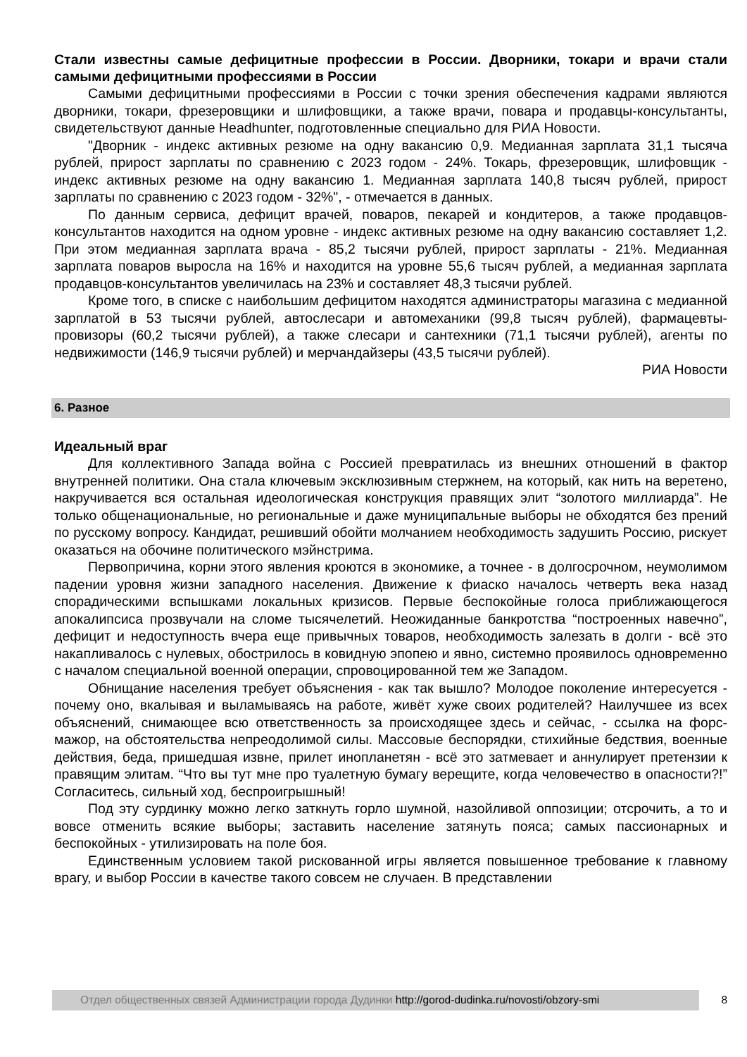Стали известны самые дефицитные профессии в России. Дворники, токари и врачи стали самыми дефицитными профессиями в России
Самыми дефицитными профессиями в России с точки зрения обеспечения кадрами являются дворники, токари, фрезеровщики и шлифовщики, а также врачи, повара и продавцы-консультанты, свидетельствуют данные Headhunter, подготовленные специально для РИА Новости.
"Дворник - индекс активных резюме на одну вакансию 0,9. Медианная зарплата 31,1 тысяча рублей, прирост зарплаты по сравнению с 2023 годом - 24%. Токарь, фрезеровщик, шлифовщик - индекс активных резюме на одну вакансию 1. Медианная зарплата 140,8 тысяч рублей, прирост зарплаты по сравнению с 2023 годом - 32%", - отмечается в данных.
По данным сервиса, дефицит врачей, поваров, пекарей и кондитеров, а также продавцов-консультантов находится на одном уровне - индекс активных резюме на одну вакансию составляет 1,2. При этом медианная зарплата врача - 85,2 тысячи рублей, прирост зарплаты - 21%. Медианная зарплата поваров выросла на 16% и находится на уровне 55,6 тысяч рублей, а медианная зарплата продавцов-консультантов увеличилась на 23% и составляет 48,3 тысячи рублей.
Кроме того, в списке с наибольшим дефицитом находятся администраторы магазина с медианной зарплатой в 53 тысячи рублей, автослесари и автомеханики (99,8 тысяч рублей), фармацевты-провизоры (60,2 тысячи рублей), а также слесари и сантехники (71,1 тысячи рублей), агенты по недвижимости (146,9 тысячи рублей) и мерчандайзеры (43,5 тысячи рублей).
РИА Новости
6. Разное
Идеальный враг
Для коллективного Запада война с Россией превратилась из внешних отношений в фактор внутренней политики. Она стала ключевым эксклюзивным стержнем, на который, как нить на веретено, накручивается вся остальная идеологическая конструкция правящих элит “золотого миллиарда”. Не только общенациональные, но региональные и даже муниципальные выборы не обходятся без прений по русскому вопросу. Кандидат, решивший обойти молчанием необходимость задушить Россию, рискует оказаться на обочине политического мэйнстрима.
Первопричина, корни этого явления кроются в экономике, а точнее - в долгосрочном, неумолимом падении уровня жизни западного населения. Движение к фиаско началось четверть века назад спорадическими вспышками локальных кризисов. Первые беспокойные голоса приближающегося апокалипсиса прозвучали на сломе тысячелетий. Неожиданные банкротства “построенных навечно”, дефицит и недоступность вчера еще привычных товаров, необходимость залезать в долги - всё это накапливалось с нулевых, обострилось в ковидную эпопею и явно, системно проявилось одновременно с началом специальной военной операции, спровоцированной тем же Западом.
Обнищание населения требует объяснения - как так вышло? Молодое поколение интересуется - почему оно, вкалывая и выламываясь на работе, живёт хуже своих родителей? Наилучшее из всех объяснений, снимающее всю ответственность за происходящее здесь и сейчас, - ссылка на форс-мажор, на обстоятельства непреодолимой силы. Массовые беспорядки, стихийные бедствия, военные действия, беда, пришедшая извне, прилет инопланетян - всё это затмевает и аннулирует претензии к правящим элитам. “Что вы тут мне про туалетную бумагу верещите, когда человечество в опасности?!” Согласитесь, сильный ход, беспроигрышный!
Под эту сурдинку можно легко заткнуть горло шумной, назойливой оппозиции; отсрочить, а то и вовсе отменить всякие выборы; заставить население затянуть пояса; самых пассионарных и беспокойных - утилизировать на поле боя.
Единственным условием такой рискованной игры является повышенное требование к главному врагу, и выбор России в качестве такого совсем не случаен. В представлении
Отдел общественных связей Администрации города Дудинки http://gorod-dudinka.ru/novosti/obzory-smi
8